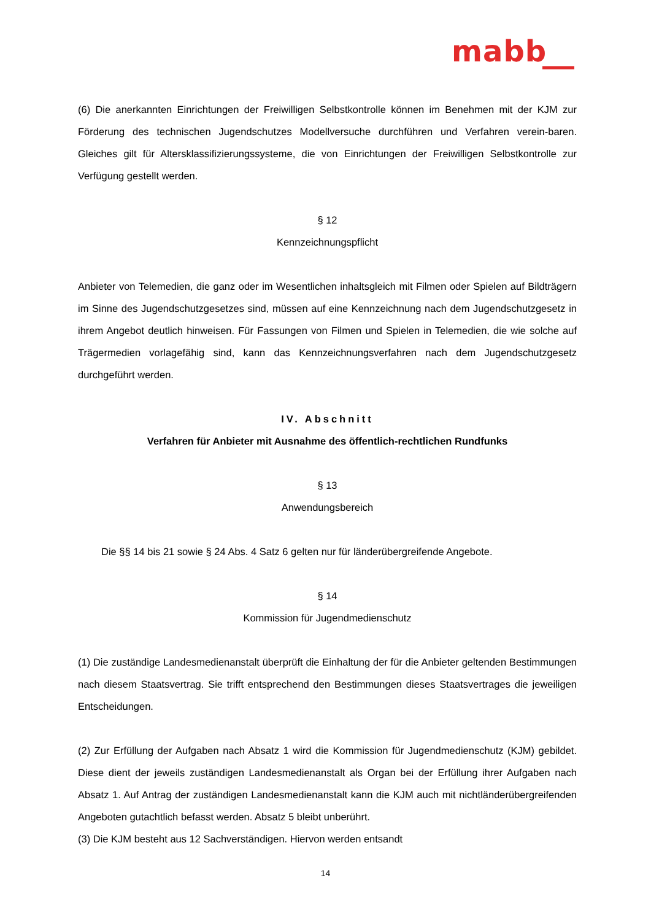mabb
(6) Die anerkannten Einrichtungen der Freiwilligen Selbstkontrolle können im Benehmen mit der KJM zur Förderung des technischen Jugendschutzes Modellversuche durchführen und Verfahren verein-baren. Gleiches gilt für Altersklassifizierungssysteme, die von Einrichtungen der Freiwilligen Selbstkontrolle zur Verfügung gestellt werden.
§ 12
Kennzeichnungspflicht
Anbieter von Telemedien, die ganz oder im Wesentlichen inhaltsgleich mit Filmen oder Spielen auf Bildträgern im Sinne des Jugendschutzgesetzes sind, müssen auf eine Kennzeichnung nach dem Jugendschutzgesetz in ihrem Angebot deutlich hinweisen. Für Fassungen von Filmen und Spielen in Telemedien, die wie solche auf Trägermedien vorlagefähig sind, kann das Kennzeichnungsverfahren nach dem Jugendschutzgesetz durchgeführt werden.
IV. Abschnitt
Verfahren für Anbieter mit Ausnahme des öffentlich-rechtlichen Rundfunks
§ 13
Anwendungsbereich
Die §§ 14 bis 21 sowie § 24 Abs. 4 Satz 6 gelten nur für länderübergreifende Angebote.
§ 14
Kommission für Jugendmedienschutz
(1) Die zuständige Landesmedienanstalt überprüft die Einhaltung der für die Anbieter geltenden Bestimmungen nach diesem Staatsvertrag. Sie trifft entsprechend den Bestimmungen dieses Staatsvertrages die jeweiligen Entscheidungen.
(2) Zur Erfüllung der Aufgaben nach Absatz 1 wird die Kommission für Jugendmedienschutz (KJM) gebildet. Diese dient der jeweils zuständigen Landesmedienanstalt als Organ bei der Erfüllung ihrer Aufgaben nach Absatz 1. Auf Antrag der zuständigen Landesmedienanstalt kann die KJM auch mit nichtländerübergreifenden Angeboten gutachtlich befasst werden. Absatz 5 bleibt unberührt.
(3) Die KJM besteht aus 12 Sachverständigen. Hiervon werden entsandt
14